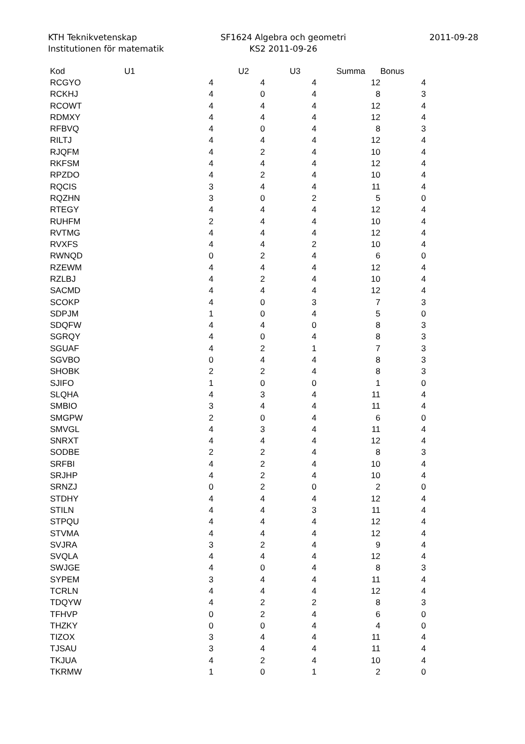KTH Teknikvetenskap
Institutionen för matematik
SF1624 Algebra och geometri
KS2 2011-09-26
2011-09-28
| Kod | U1 | U2 | U3 | Summa | Bonus |
| --- | --- | --- | --- | --- | --- |
| RCGYO | 4 | 4 | 4 | 12 | 4 |
| RCKHJ | 4 | 0 | 4 | 8 | 3 |
| RCOWT | 4 | 4 | 4 | 12 | 4 |
| RDMXY | 4 | 4 | 4 | 12 | 4 |
| RFBVQ | 4 | 0 | 4 | 8 | 3 |
| RILTJ | 4 | 4 | 4 | 12 | 4 |
| RJQFM | 4 | 2 | 4 | 10 | 4 |
| RKFSM | 4 | 4 | 4 | 12 | 4 |
| RPZDO | 4 | 2 | 4 | 10 | 4 |
| RQCIS | 3 | 4 | 4 | 11 | 4 |
| RQZHN | 3 | 0 | 2 | 5 | 0 |
| RTEGY | 4 | 4 | 4 | 12 | 4 |
| RUHFM | 2 | 4 | 4 | 10 | 4 |
| RVTMG | 4 | 4 | 4 | 12 | 4 |
| RVXFS | 4 | 4 | 2 | 10 | 4 |
| RWNQD | 0 | 2 | 4 | 6 | 0 |
| RZEWM | 4 | 4 | 4 | 12 | 4 |
| RZLBJ | 4 | 2 | 4 | 10 | 4 |
| SACMD | 4 | 4 | 4 | 12 | 4 |
| SCOKP | 4 | 0 | 3 | 7 | 3 |
| SDPJM | 1 | 0 | 4 | 5 | 0 |
| SDQFW | 4 | 4 | 0 | 8 | 3 |
| SGRQY | 4 | 0 | 4 | 8 | 3 |
| SGUAF | 4 | 2 | 1 | 7 | 3 |
| SGVBO | 0 | 4 | 4 | 8 | 3 |
| SHOBK | 2 | 2 | 4 | 8 | 3 |
| SJIFO | 1 | 0 | 0 | 1 | 0 |
| SLQHA | 4 | 3 | 4 | 11 | 4 |
| SMBIO | 3 | 4 | 4 | 11 | 4 |
| SMGPW | 2 | 0 | 4 | 6 | 0 |
| SMVGL | 4 | 3 | 4 | 11 | 4 |
| SNRXT | 4 | 4 | 4 | 12 | 4 |
| SODBE | 2 | 2 | 4 | 8 | 3 |
| SRFBI | 4 | 2 | 4 | 10 | 4 |
| SRJHP | 4 | 2 | 4 | 10 | 4 |
| SRNZJ | 0 | 2 | 0 | 2 | 0 |
| STDHY | 4 | 4 | 4 | 12 | 4 |
| STILN | 4 | 4 | 3 | 11 | 4 |
| STPQU | 4 | 4 | 4 | 12 | 4 |
| STVMA | 4 | 4 | 4 | 12 | 4 |
| SVJRA | 3 | 2 | 4 | 9 | 4 |
| SVQLA | 4 | 4 | 4 | 12 | 4 |
| SWJGE | 4 | 0 | 4 | 8 | 3 |
| SYPEM | 3 | 4 | 4 | 11 | 4 |
| TCRLN | 4 | 4 | 4 | 12 | 4 |
| TDQYW | 4 | 2 | 2 | 8 | 3 |
| TFHVP | 0 | 2 | 4 | 6 | 0 |
| THZKY | 0 | 0 | 4 | 4 | 0 |
| TIZOX | 3 | 4 | 4 | 11 | 4 |
| TJSAU | 3 | 4 | 4 | 11 | 4 |
| TKJUA | 4 | 2 | 4 | 10 | 4 |
| TKRMW | 1 | 0 | 1 | 2 | 0 |